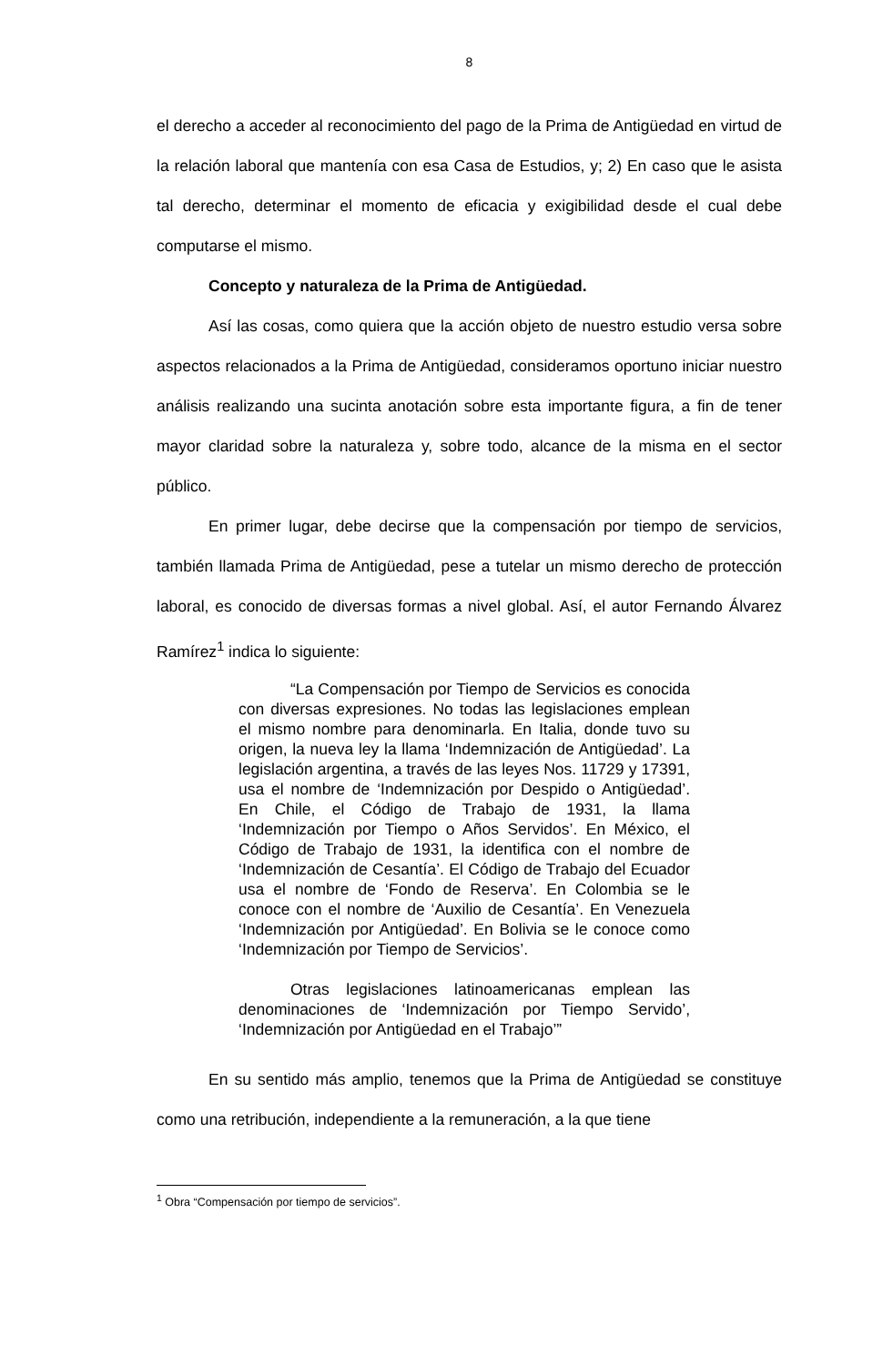8
el derecho a acceder al reconocimiento del pago de la Prima de Antigüedad en virtud de la relación laboral que mantenía con esa Casa de Estudios, y; 2) En caso que le asista tal derecho, determinar el momento de eficacia y exigibilidad desde el cual debe computarse el mismo.
Concepto y naturaleza de la Prima de Antigüedad.
Así las cosas, como quiera que la acción objeto de nuestro estudio versa sobre aspectos relacionados a la Prima de Antigüedad, consideramos oportuno iniciar nuestro análisis realizando una sucinta anotación sobre esta importante figura, a fin de tener mayor claridad sobre la naturaleza y, sobre todo, alcance de la misma en el sector público.
En primer lugar, debe decirse que la compensación por tiempo de servicios, también llamada Prima de Antigüedad, pese a tutelar un mismo derecho de protección laboral, es conocido de diversas formas a nivel global. Así, el autor Fernando Álvarez Ramírez<sup>1</sup> indica lo siguiente:
“La Compensación por Tiempo de Servicios es conocida con diversas expresiones. No todas las legislaciones emplean el mismo nombre para denominarla. En Italia, donde tuvo su origen, la nueva ley la llama ‘Indemnización de Antigüedad’. La legislación argentina, a través de las leyes Nos. 11729 y 17391, usa el nombre de ‘Indemnización por Despido o Antigüedad’. En Chile, el Código de Trabajo de 1931, la llama ‘Indemnización por Tiempo o Años Servidos’. En México, el Código de Trabajo de 1931, la identifica con el nombre de ‘Indemnización de Cesantía’. El Código de Trabajo del Ecuador usa el nombre de ‘Fondo de Reserva’. En Colombia se le conoce con el nombre de ‘Auxilio de Cesantía’. En Venezuela ‘Indemnización por Antigüedad’. En Bolivia se le conoce como ‘Indemnización por Tiempo de Servicios’.
Otras legislaciones latinoamericanas emplean las denominaciones de ‘Indemnización por Tiempo Servido’, ‘Indemnización por Antigüedad en el Trabajo’”
En su sentido más amplio, tenemos que la Prima de Antigüedad se constituye como una retribución, independiente a la remuneración, a la que tiene
<sup>1</sup> Obra “Compensación por tiempo de servicios”.